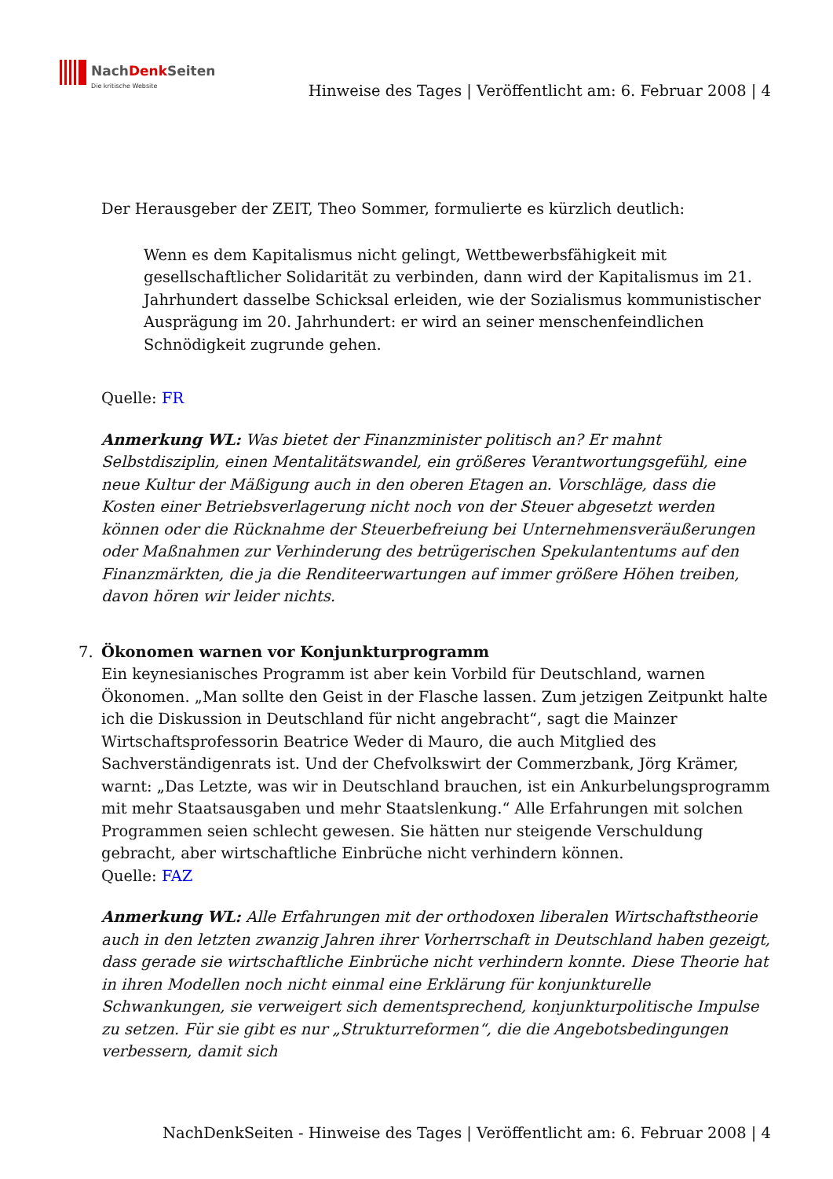NachDenk Seiten
Die kritische Website
Hinweise des Tages | Veröffentlicht am: 6. Februar 2008 | 4
Der Herausgeber der ZEIT, Theo Sommer, formulierte es kürzlich deutlich:
Wenn es dem Kapitalismus nicht gelingt, Wettbewerbsfähigkeit mit gesellschaftlicher Solidarität zu verbinden, dann wird der Kapitalismus im 21. Jahrhundert dasselbe Schicksal erleiden, wie der Sozialismus kommunistischer Ausprägung im 20. Jahrhundert: er wird an seiner menschenfeindlichen Schnödigkeit zugrunde gehen.
Quelle: FR
Anmerkung WL: Was bietet der Finanzminister politisch an? Er mahnt Selbstdisziplin, einen Mentalitätswandel, ein größeres Verantwortungsgefühl, eine neue Kultur der Mäßigung auch in den oberen Etagen an. Vorschläge, dass die Kosten einer Betriebsverlagerung nicht noch von der Steuer abgesetzt werden können oder die Rücknahme der Steuerbefreiung bei Unternehmensveräußerungen oder Maßnahmen zur Verhinderung des betrügerischen Spekulantentums auf den Finanzmärkten, die ja die Renditeerwartungen auf immer größere Höhen treiben, davon hören wir leider nichts.
7. Ökonomen warnen vor Konjunkturprogramm
Ein keynesianisches Programm ist aber kein Vorbild für Deutschland, warnen Ökonomen. „Man sollte den Geist in der Flasche lassen. Zum jetzigen Zeitpunkt halte ich die Diskussion in Deutschland für nicht angebracht“, sagt die Mainzer Wirtschaftsprofessorin Beatrice Weder di Mauro, die auch Mitglied des Sachverständigenrats ist. Und der Chefvolkswirt der Commerzbank, Jörg Krämer, warnt: „Das Letzte, was wir in Deutschland brauchen, ist ein Ankurbelungsprogramm mit mehr Staatsausgaben und mehr Staatslenkung.“ Alle Erfahrungen mit solchen Programmen seien schlecht gewesen. Sie hätten nur steigende Verschuldung gebracht, aber wirtschaftliche Einbrüche nicht verhindern können.
Quelle: FAZ
Anmerkung WL: Alle Erfahrungen mit der orthodoxen liberalen Wirtschaftstheorie auch in den letzten zwanzig Jahren ihrer Vorherrschaft in Deutschland haben gezeigt, dass gerade sie wirtschaftliche Einbrüche nicht verhindern konnte. Diese Theorie hat in ihren Modellen noch nicht einmal eine Erklärung für konjunkturelle Schwankungen, sie verweigert sich dementsprechend, konjunkturpolitische Impulse zu setzen. Für sie gibt es nur „Strukturreformen“, die die Angebotsbedingungen verbessern, damit sich
NachDenkSeiten - Hinweise des Tages | Veröffentlicht am: 6. Februar 2008 | 4